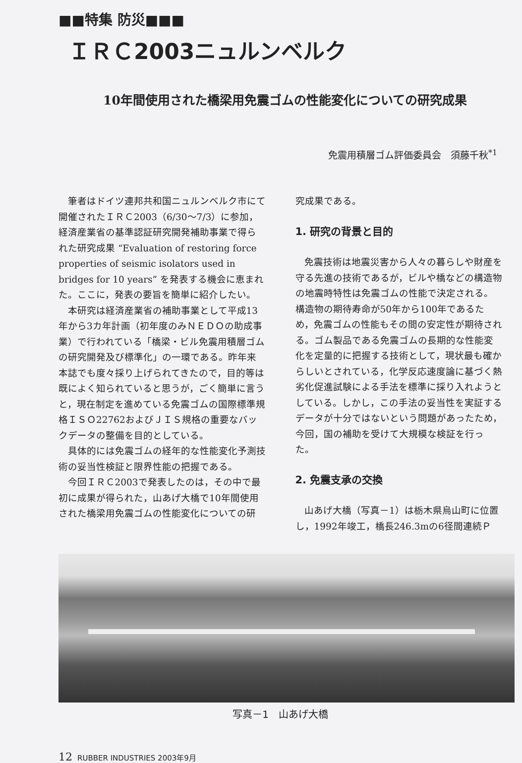■■特集 防災■■■
ＩＲＣ2003ニュルンベルク
10年間使用された橋梁用免震ゴムの性能変化についての研究成果
免震用積層ゴム評価委員会　須藤千秋<sup>*1</sup>
筆者はドイツ連邦共和国ニュルンベルク市にて開催されたＩＲＣ2003（6/30～7/3）に参加，経済産業省の基準認証研究開発補助事業で得られた研究成果 “Evaluation of restoring force properties of seismic isolators used in bridges for 10 years” を発表する機会に恵まれた。ここに，発表の要旨を簡単に紹介したい。
本研究は経済産業省の補助事業として平成13年から3カ年計画（初年度のみＮＥＤＯの助成事業）で行われている「橋梁・ビル免震用積層ゴムの研究開発及び標準化」の一環である。昨年来本誌でも度々採り上げられてきたので，目的等は既によく知られていると思うが，ごく簡単に言うと，現在制定を進めている免震ゴムの国際標準規格ＩＳＯ22762およびＪＩＳ規格の重要なバックデータの整備を目的としている。
具体的には免震ゴムの経年的な性能変化予測技術の妥当性検証と限界性能の把握である。
今回ＩＲＣ2003で発表したのは，その中で最初に成果が得られた，山あげ大橋で10年間使用された橋梁用免震ゴムの性能変化についての研
究成果である。
1. 研究の背景と目的
免震技術は地震災害から人々の暮らしや財産を守る先進の技術であるが，ビルや橋などの構造物の地震時特性は免震ゴムの性能で決定される。構造物の期待寿命が50年から100年であるため，免震ゴムの性能もその間の安定性が期待される。ゴム製品である免震ゴムの長期的な性能変化を定量的に把握する技術として，現状最も確からしいとされている，化学反応速度論に基づく熱劣化促進試験による手法を標準に採り入れようとしている。しかし，この手法の妥当性を実証するデータが十分ではないという問題があったため，今回，国の補助を受けて大規模な検証を行った。
2. 免震支承の交換
山あげ大橋（写真－1）は栃木県烏山町に位置し，1992年竣工，橋長246.3mの6径間連続Ｐ
写真－1　山あげ大橋
12 RUBBER INDUSTRIES 2003年9月